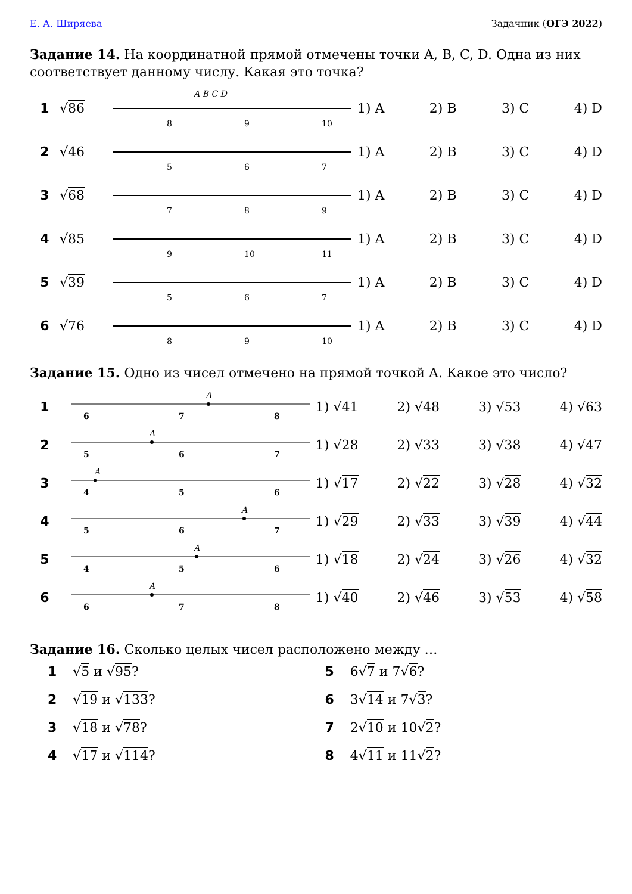Е. А. Ширяева Задачник (ОГЭ 2022)
Задание 14. На координатной прямой отмечены точки A, B, C, D. Одна из них соответствует данному числу. Какая это точка?
1 √86
8
9
10
A B C D
1) A 2) B 3) C 4) D
2 √46
5
6
7
1) A 2) B 3) C 4) D
3 √68
7
8
9
1) A 2) B 3) C 4) D
4 √85
9
10
11
1) A 2) B 3) C 4) D
5 √39
5
6
7
1) A 2) B 3) C 4) D
6 √76
8
9
10
1) A 2) B 3) C 4) D
Задание 15. Одно из чисел отмечено на прямой точкой A. Какое это число?
1
6
7
8
A
1) √41 2) √48 3) √53 4) √63
2
5
6
7
A
1) √28 2) √33 3) √38 4) √47
3
4
5
6
A
1) √17 2) √22 3) √28 4) √32
4
5
6
7
A
1) √29 2) √33 3) √39 4) √44
5
4
5
6
A
1) √18 2) √24 3) √26 4) √32
6
6
7
8
A
1) √40 2) √46 3) √53 4) √58
Задание 16. Сколько целых чисел расположено между …
1 √5 и √95?
5 6√7 и 7√6?
2 √19 и √133?
6 3√14 и 7√3?
3 √18 и √78?
7 2√10 и 10√2?
4 √17 и √114?
8 4√11 и 11√2?